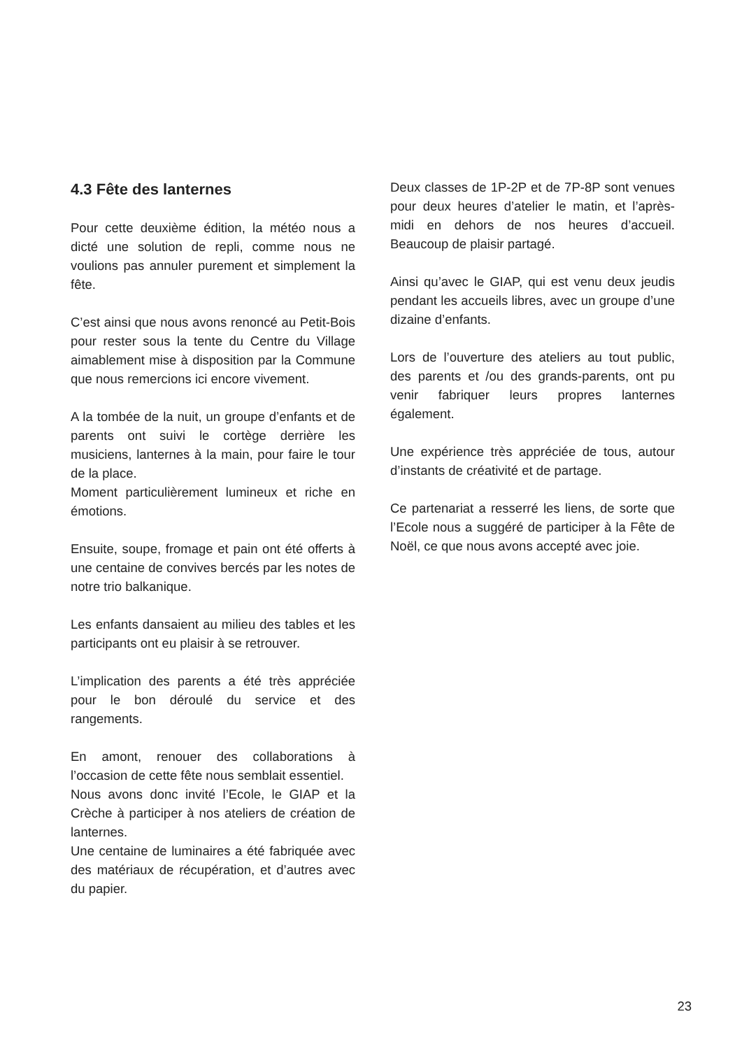4.3 Fête des lanternes
Pour cette deuxième édition, la météo nous a dicté une solution de repli, comme nous ne voulions pas annuler purement et simplement la fête.
C’est ainsi que nous avons renoncé au Petit-Bois pour rester sous la tente du Centre du Village aimablement mise à disposition par la Commune que nous remercions ici encore vivement.
A la tombée de la nuit, un groupe d’enfants et de parents ont suivi le cortège derrière les musiciens, lanternes à la main, pour faire le tour de la place.
Moment particulièrement lumineux et riche en émotions.
Ensuite, soupe, fromage et pain ont été offerts à une centaine de convives bercés par les notes de notre trio balkanique.
Les enfants dansaient au milieu des tables et les participants ont eu plaisir à se retrouver.
L’implication des parents a été très appréciée pour le bon déroulé du service et des rangements.
En amont, renouer des collaborations à l’occasion de cette fête nous semblait essentiel.
Nous avons donc invité l’Ecole, le GIAP et la Crèche à participer à nos ateliers de création de lanternes.
Une centaine de luminaires a été fabriquée avec des matériaux de récupération, et d’autres avec du papier.
Deux classes de 1P-2P et de 7P-8P sont venues pour deux heures d’atelier le matin, et l’après-midi en dehors de nos heures d’accueil. Beaucoup de plaisir partagé.
Ainsi qu’avec le GIAP, qui est venu deux jeudis pendant les accueils libres, avec un groupe d’une dizaine d’enfants.
Lors de l’ouverture des ateliers au tout public, des parents et /ou des grands-parents, ont pu venir fabriquer leurs propres lanternes également.
Une expérience très appréciée de tous, autour d’instants de créativité et de partage.
Ce partenariat a resserré les liens, de sorte que l’Ecole nous a suggéré de participer à la Fête de Noël, ce que nous avons accepté avec joie.
23